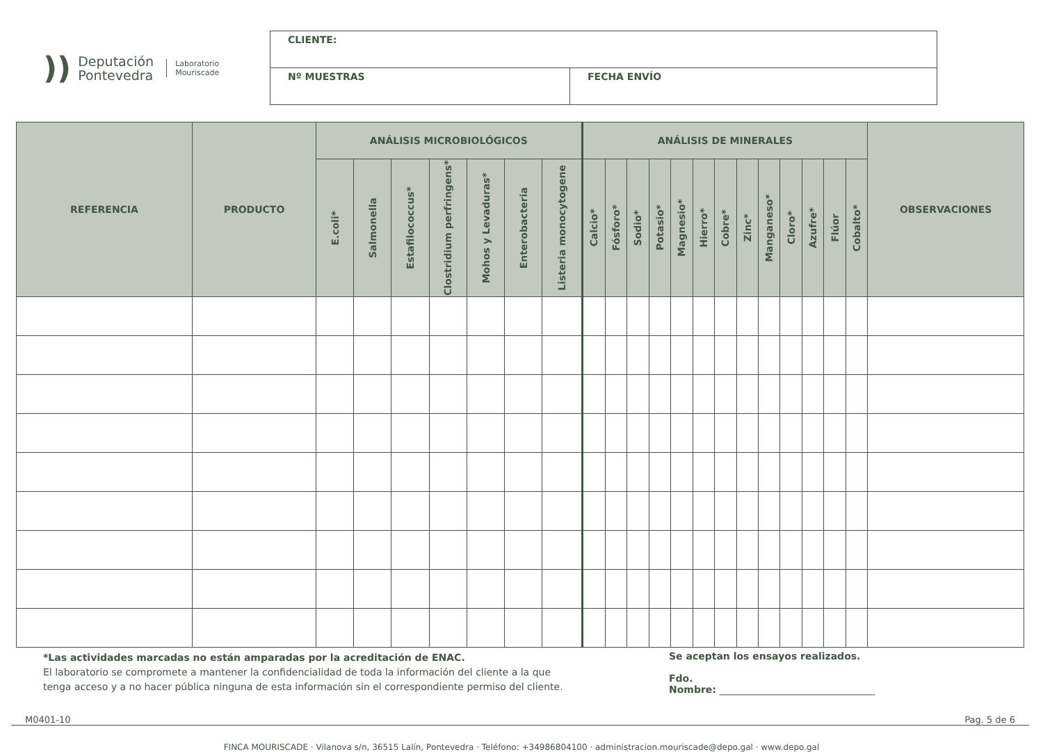)) Deputación
Pontevedra Laboratorio
Mouriscade
| CLIENTE: | |
| Nº MUESTRAS | FECHA ENVÍO |
| REFERENCIA | PRODUCTO | ANÁLISIS MICROBIOLÓGICOS | | | | | | | ANÁLISIS DE MINERALES | | | | | | | | | | | | | OBSERVACIONES |
| --- | --- | --- | --- | --- | --- | --- | --- | --- | --- | --- | --- | --- | --- | --- | --- | --- | --- | --- | --- | --- | --- | --- |
| | | E.coli* | Salmonella | Estafilococcus* | Clostridium perfringens* | Mohos y Levaduras* | Enterobacteria | Listeria monocytogene | Calcio* | Fósforo* | Sodio* | Potasio* | Magnesio* | Hierro* | Cobre* | Zinc* | Manganeso* | Cloro* | Azufre* | Flúor | Cobalto* | |
*Las actividades marcadas no están amparadas por la acreditación de ENAC.
El laboratorio se compromete a mantener la confidencialidad de toda la información del cliente a la que
tenga acceso y a no hacer pública ninguna de esta información sin el correspondiente permiso del cliente.
Se aceptan los ensayos realizados.
Fdo.
Nombre: ________________________________
M0401-10 Pag. 5 de 6
FINCA MOURISCADE · Vilanova s/n, 36515 Lalín, Pontevedra · Teléfono: +34986804100 · administracion.mouriscade@depo.gal · www.depo.gal